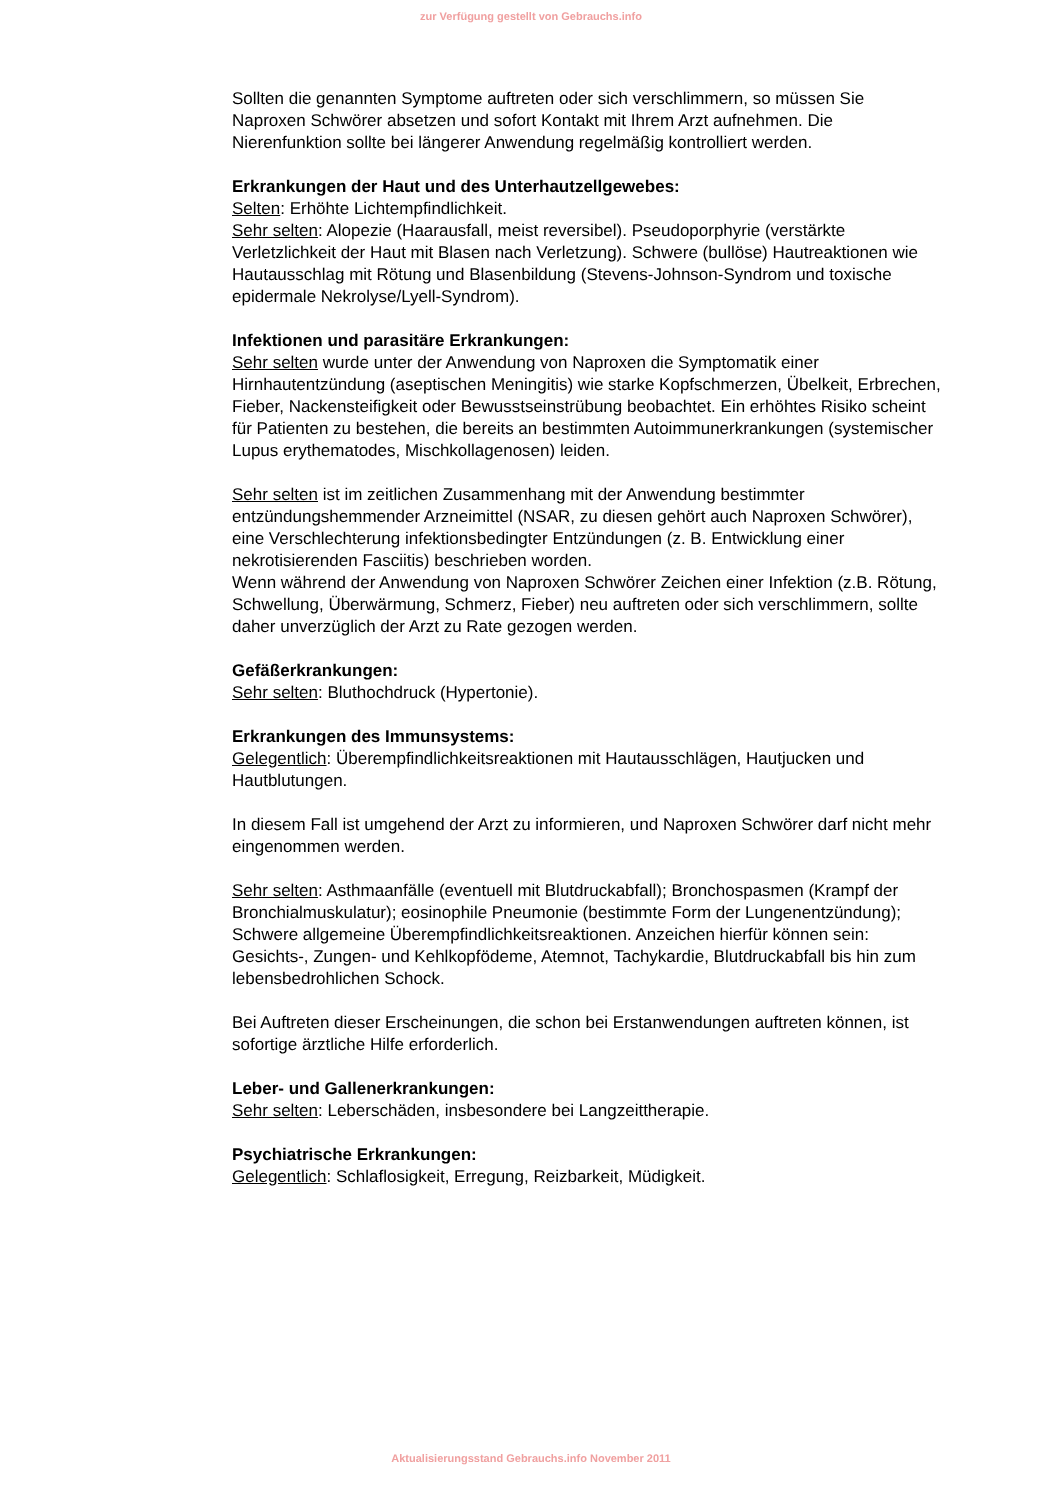zur Verfügung gestellt von Gebrauchs.info
Sollten die genannten Symptome auftreten oder sich verschlimmern, so müssen Sie Naproxen Schwörer absetzen und sofort Kontakt mit Ihrem Arzt aufnehmen. Die Nierenfunktion sollte bei längerer Anwendung regelmäßig kontrolliert werden.
Erkrankungen der Haut und des Unterhautzellgewebes:
Selten: Erhöhte Lichtempfindlichkeit.
Sehr selten: Alopezie (Haarausfall, meist reversibel). Pseudoporphyrie (verstärkte Verletzlichkeit der Haut mit Blasen nach Verletzung). Schwere (bullöse) Hautreaktionen wie Hautausschlag mit Rötung und Blasenbildung (Stevens-Johnson-Syndrom und toxische epidermale Nekrolyse/Lyell-Syndrom).
Infektionen und parasitäre Erkrankungen:
Sehr selten wurde unter der Anwendung von Naproxen die Symptomatik einer Hirnhautentzündung (aseptischen Meningitis) wie starke Kopfschmerzen, Übelkeit, Erbrechen, Fieber, Nackensteifigkeit oder Bewusstseinstrübung beobachtet. Ein erhöhtes Risiko scheint für Patienten zu bestehen, die bereits an bestimmten Autoimmunerkrankungen (systemischer Lupus erythematodes, Mischkollagenosen) leiden.
Sehr selten ist im zeitlichen Zusammenhang mit der Anwendung bestimmter entzündungshemmender Arzneimittel (NSAR, zu diesen gehört auch Naproxen Schwörer), eine Verschlechterung infektionsbedingter Entzündungen (z. B. Entwicklung einer nekrotisierenden Fasciitis) beschrieben worden.
Wenn während der Anwendung von Naproxen Schwörer Zeichen einer Infektion (z.B. Rötung, Schwellung, Überwärmung, Schmerz, Fieber) neu auftreten oder sich verschlimmern, sollte daher unverzüglich der Arzt zu Rate gezogen werden.
Gefäßerkrankungen:
Sehr selten: Bluthochdruck (Hypertonie).
Erkrankungen des Immunsystems:
Gelegentlich: Überempfindlichkeitsreaktionen mit Hautausschlägen, Hautjucken und Hautblutungen.
In diesem Fall ist umgehend der Arzt zu informieren, und Naproxen Schwörer darf nicht mehr eingenommen werden.
Sehr selten: Asthmaanfälle (eventuell mit Blutdruckabfall); Bronchospasmen (Krampf der Bronchialmuskulatur); eosinophile Pneumonie (bestimmte Form der Lungenentzündung); Schwere allgemeine Überempfindlichkeitsreaktionen. Anzeichen hierfür können sein: Gesichts-, Zungen- und Kehlkopfödeme, Atemnot, Tachykardie, Blutdruckabfall bis hin zum lebensbedrohlichen Schock.
Bei Auftreten dieser Erscheinungen, die schon bei Erstanwendungen auftreten können, ist sofortige ärztliche Hilfe erforderlich.
Leber- und Gallenerkrankungen:
Sehr selten: Leberschäden, insbesondere bei Langzeittherapie.
Psychiatrische Erkrankungen:
Gelegentlich: Schlaflosigkeit, Erregung, Reizbarkeit, Müdigkeit.
Aktualisierungsstand Gebrauchs.info November 2011